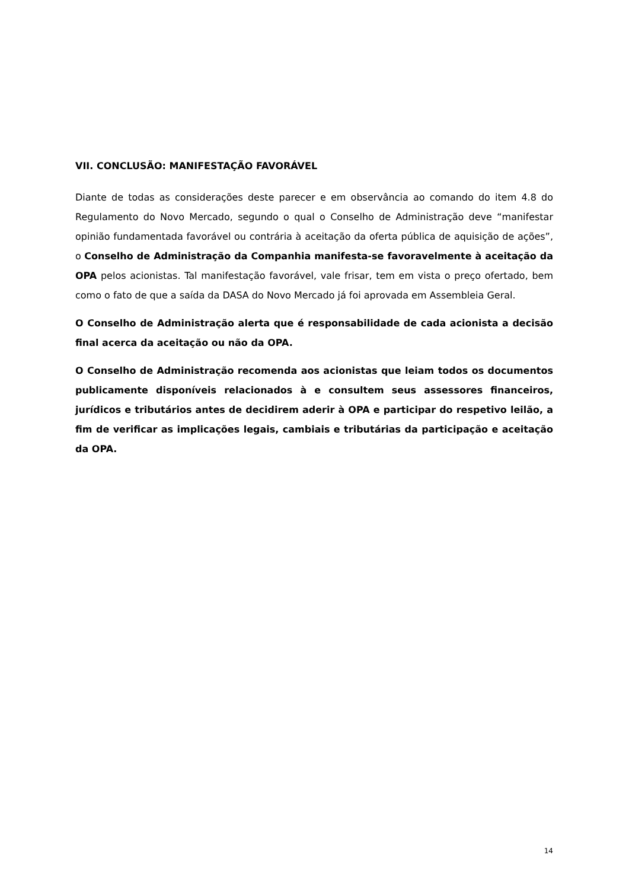VII. CONCLUSÃO: MANIFESTAÇÃO FAVORÁVEL
Diante de todas as considerações deste parecer e em observância ao comando do item 4.8 do Regulamento do Novo Mercado, segundo o qual o Conselho de Administração deve “manifestar opinião fundamentada favorável ou contrária à aceitação da oferta pública de aquisição de ações”, o Conselho de Administração da Companhia manifesta-se favoravelmente à aceitação da OPA pelos acionistas. Tal manifestação favorável, vale frisar, tem em vista o preço ofertado, bem como o fato de que a saída da DASA do Novo Mercado já foi aprovada em Assembleia Geral.
O Conselho de Administração alerta que é responsabilidade de cada acionista a decisão final acerca da aceitação ou não da OPA.
O Conselho de Administração recomenda aos acionistas que leiam todos os documentos publicamente disponíveis relacionados à e consultem seus assessores financeiros, jurídicos e tributários antes de decidirem aderir à OPA e participar do respetivo leilão, a fim de verificar as implicações legais, cambiais e tributárias da participação e aceitação da OPA.
14